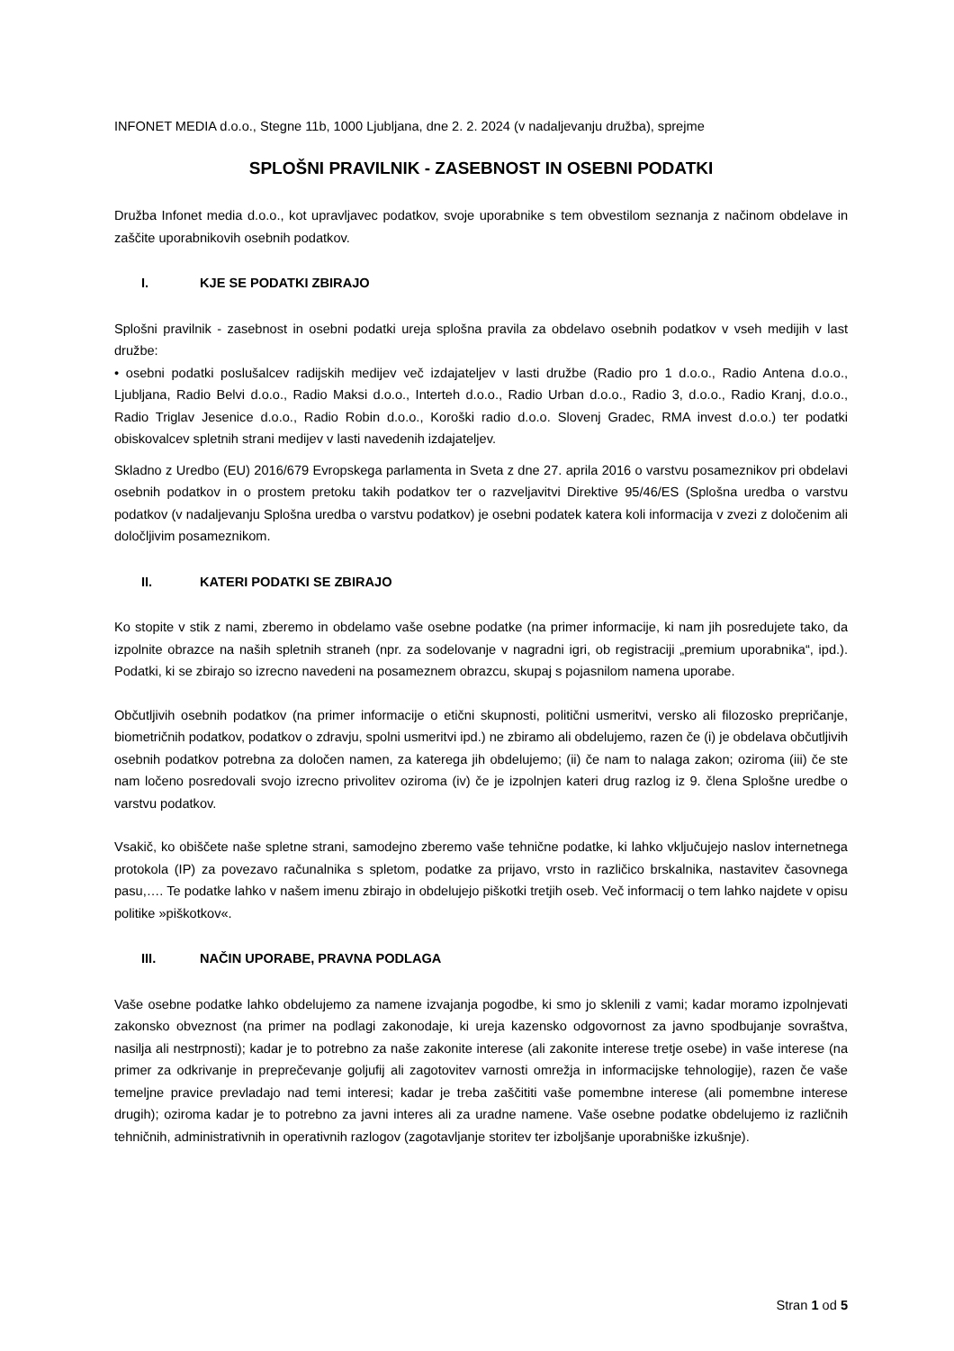INFONET MEDIA d.o.o., Stegne 11b, 1000 Ljubljana, dne 2. 2. 2024 (v nadaljevanju družba), sprejme
SPLOŠNI PRAVILNIK - ZASEBNOST IN OSEBNI PODATKI
Družba Infonet media d.o.o., kot upravljavec podatkov, svoje uporabnike s tem obvestilom seznanja z načinom obdelave in zaščite uporabnikovih osebnih podatkov.
I. KJE SE PODATKI ZBIRAJO
Splošni pravilnik - zasebnost in osebni podatki ureja splošna pravila za obdelavo osebnih podatkov v vseh medijih v last družbe:
• osebni podatki poslušalcev radijskih medijev več izdajateljev v lasti družbe (Radio pro 1 d.o.o., Radio Antena d.o.o., Ljubljana, Radio Belvi d.o.o., Radio Maksi d.o.o., Interteh d.o.o., Radio Urban d.o.o., Radio 3, d.o.o., Radio Kranj, d.o.o., Radio Triglav Jesenice d.o.o., Radio Robin d.o.o., Koroški radio d.o.o. Slovenj Gradec, RMA invest d.o.o.) ter podatki obiskovalcev spletnih strani medijev v lasti navedenih izdajateljev.
Skladno z Uredbo (EU) 2016/679 Evropskega parlamenta in Sveta z dne 27. aprila 2016 o varstvu posameznikov pri obdelavi osebnih podatkov in o prostem pretoku takih podatkov ter o razveljavitvi Direktive 95/46/ES (Splošna uredba o varstvu podatkov (v nadaljevanju Splošna uredba o varstvu podatkov) je osebni podatek katera koli informacija v zvezi z določenim ali določljivim posameznikom.
II. KATERI PODATKI SE ZBIRAJO
Ko stopite v stik z nami, zberemo in obdelamo vaše osebne podatke (na primer informacije, ki nam jih posredujete tako, da izpolnite obrazce na naših spletnih straneh (npr. za sodelovanje v nagradni igri, ob registraciji „premium uporabnika“, ipd.). Podatki, ki se zbirajo so izrecno navedeni na posameznem obrazcu, skupaj s pojasnilom namena uporabe.
Občutljivih osebnih podatkov (na primer informacije o etični skupnosti, politični usmeritvi, versko ali filozosko prepričanje, biometričnih podatkov, podatkov o zdravju, spolni usmeritvi ipd.) ne zbiramo ali obdelujemo, razen če (i) je obdelava občutljivih osebnih podatkov potrebna za določen namen, za katerega jih obdelujemo; (ii) če nam to nalaga zakon; oziroma (iii) če ste nam ločeno posredovali svojo izrecno privolitev oziroma (iv) če je izpolnjen kateri drug razlog iz 9. člena Splošne uredbe o varstvu podatkov.
Vsakič, ko obiščete naše spletne strani, samodejno zberemo vaše tehnične podatke, ki lahko vključujejo naslov internetnega protokola (IP) za povezavo računalnika s spletom, podatke za prijavo, vrsto in različico brskalnika, nastavitev časovnega pasu,…. Te podatke lahko v našem imenu zbirajo in obdelujejo piškotki tretjih oseb. Več informacij o tem lahko najdete v opisu politike »piškotkov«.
III. NAČIN UPORABE, PRAVNA PODLAGA
Vaše osebne podatke lahko obdelujemo za namene izvajanja pogodbe, ki smo jo sklenili z vami; kadar moramo izpolnjevati zakonsko obveznost (na primer na podlagi zakonodaje, ki ureja kazensko odgovornost za javno spodbujanje sovraštva, nasilja ali nestrpnosti); kadar je to potrebno za naše zakonite interese (ali zakonite interese tretje osebe) in vaše interese (na primer za odkrivanje in preprečevanje goljufij ali zagotovitev varnosti omrežja in informacijske tehnologije), razen če vaše temeljne pravice prevladajo nad temi interesi; kadar je treba zaščititi vaše pomembne interese (ali pomembne interese drugih); oziroma kadar je to potrebno za javni interes ali za uradne namene. Vaše osebne podatke obdelujemo iz različnih tehničnih, administrativnih in operativnih razlogov (zagotavljanje storitev ter izboljšanje uporabniške izkušnje).
Stran 1 od 5